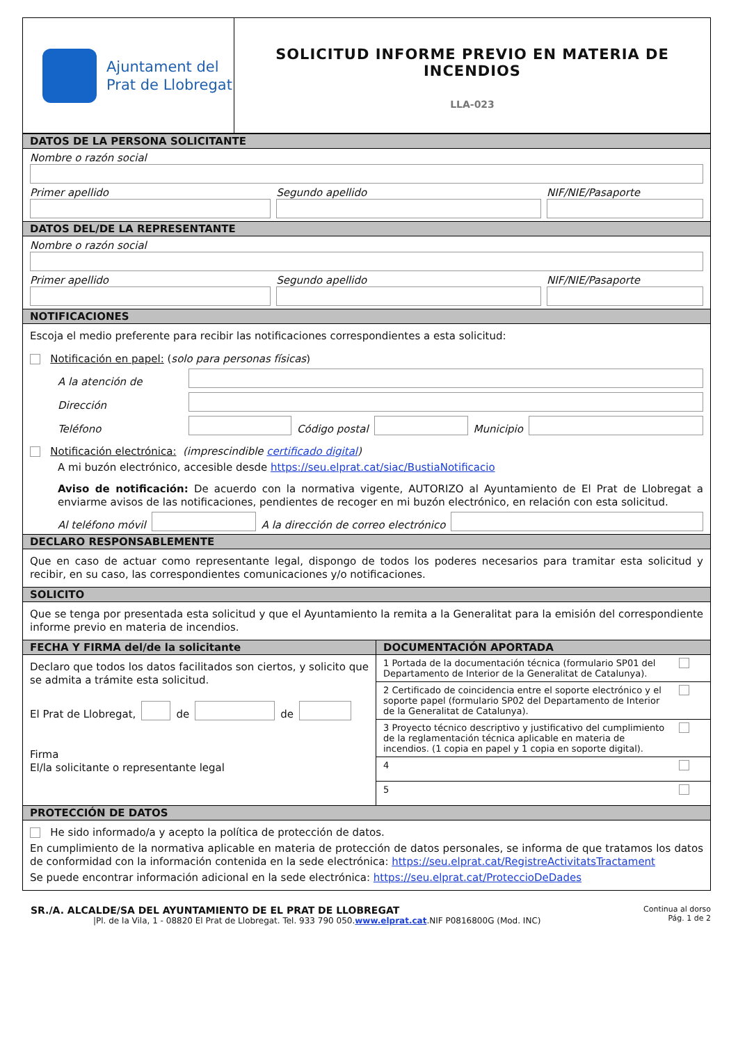Ajuntament del
Prat de Llobregat
SOLICITUD INFORME PREVIO EN MATERIA DE INCENDIOS
LLA-023
DATOS DE LA PERSONA SOLICITANTE
Nombre o razón social
Primer apellido
Segundo apellido
NIF/NIE/Pasaporte
DATOS DEL/DE LA REPRESENTANTE
Nombre o razón social
Primer apellido
Segundo apellido
NIF/NIE/Pasaporte
NOTIFICACIONES
Escoja el medio preferente para recibir las notificaciones correspondientes a esta solicitud:
Notificación en papel: (solo para personas físicas)
A la atención de
Dirección
Teléfono
Código postal
Municipio
Notificación electrónica: (imprescindible certificado digital)
A mi buzón electrónico, accesible desde https://seu.elprat.cat/siac/BustiaNotificacio
Aviso de notificación: De acuerdo con la normativa vigente, AUTORIZO al Ayuntamiento de El Prat de Llobregat a enviarme avisos de las notificaciones, pendientes de recoger en mi buzón electrónico, en relación con esta solicitud.
Al teléfono móvil
A la dirección de correo electrónico
DECLARO RESPONSABLEMENTE
Que en caso de actuar como representante legal, dispongo de todos los poderes necesarios para tramitar esta solicitud y recibir, en su caso, las correspondientes comunicaciones y/o notificaciones.
SOLICITO
Que se tenga por presentada esta solicitud y que el Ayuntamiento la remita a la Generalitat para la emisión del correspondiente informe previo en materia de incendios.
FECHA Y FIRMA del/de la solicitante
Declaro que todos los datos facilitados son ciertos, y solicito que se admita a trámite esta solicitud.
El Prat de Llobregat,
de
de
Firma
El/la solicitante o representante legal
DOCUMENTACIÓN APORTADA
1 Portada de la documentación técnica (formulario SP01 del Departamento de Interior de la Generalitat de Catalunya).
2 Certificado de coincidencia entre el soporte electrónico y el soporte papel (formulario SP02 del Departamento de Interior de la Generalitat de Catalunya).
3 Proyecto técnico descriptivo y justificativo del cumplimiento de la reglamentación técnica aplicable en materia de incendios. (1 copia en papel y 1 copia en soporte digital).
4
5
PROTECCIÓN DE DATOS
He sido informado/a y acepto la política de protección de datos.
En cumplimiento de la normativa aplicable en materia de protección de datos personales, se informa de que tratamos los datos de conformidad con la información contenida en la sede electrónica: https://seu.elprat.cat/RegistreActivitatsTractament
Se puede encontrar información adicional en la sede electrónica: https://seu.elprat.cat/ProteccioDeDades
SR./A. ALCALDE/SA DEL AYUNTAMIENTO DE EL PRAT DE LLOBREGAT
|Pl. de la Vila, 1 - 08820 El Prat de Llobregat. Tel. 933 790 050.www.elprat.cat.NIF P0816800G (Mod. INC)
Continua al dorso
Pág. 1 de 2